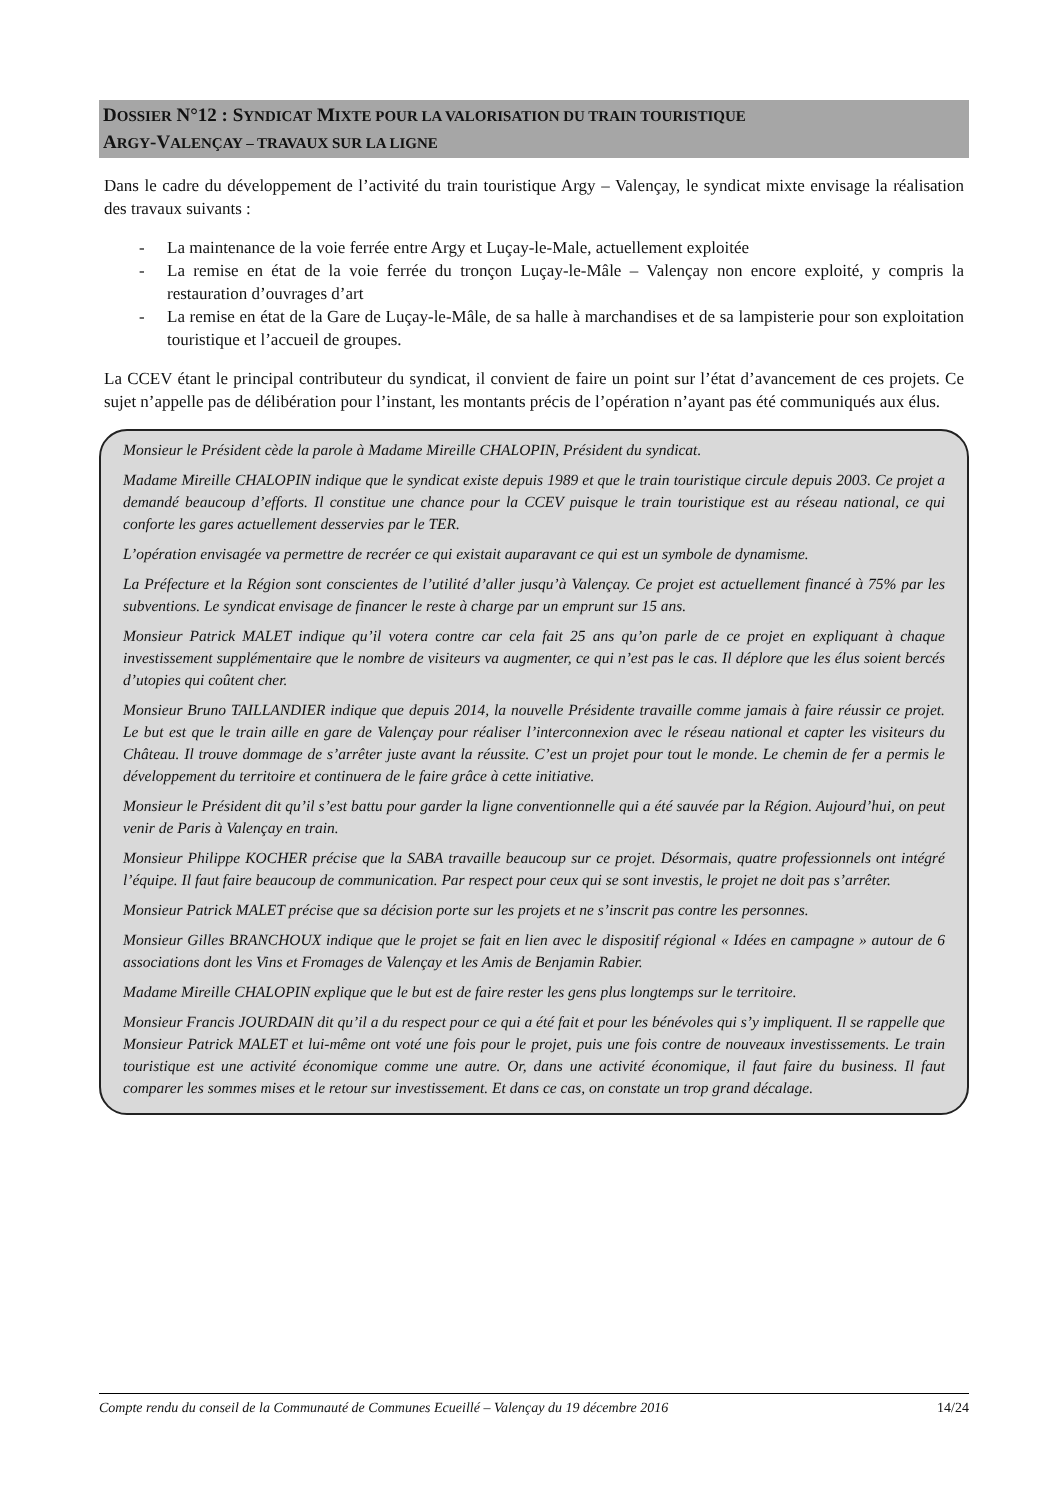DOSSIER N°12 : SYNDICAT MIXTE POUR LA VALORISATION DU TRAIN TOURISTIQUE
ARGY-VALENÇAY – TRAVAUX SUR LA LIGNE
Dans le cadre du développement de l’activité du train touristique Argy – Valençay, le syndicat mixte envisage la réalisation des travaux suivants :
- La maintenance de la voie ferrée entre Argy et Luçay-le-Male, actuellement exploitée
- La remise en état de la voie ferrée du tronçon Luçay-le-Mâle – Valençay non encore exploité, y compris la restauration d’ouvrages d’art
- La remise en état de la Gare de Luçay-le-Mâle, de sa halle à marchandises et de sa lampisterie pour son exploitation touristique et l’accueil de groupes.
La CCEV étant le principal contributeur du syndicat, il convient de faire un point sur l’état d’avancement de ces projets. Ce sujet n’appelle pas de délibération pour l’instant, les montants précis de l’opération n’ayant pas été communiqués aux élus.
Monsieur le Président cède la parole à Madame Mireille CHALOPIN, Président du syndicat.
Madame Mireille CHALOPIN indique que le syndicat existe depuis 1989 et que le train touristique circule depuis 2003. Ce projet a demandé beaucoup d’efforts. Il constitue une chance pour la CCEV puisque le train touristique est au réseau national, ce qui conforte les gares actuellement desservies par le TER.
L’opération envisagée va permettre de recréer ce qui existait auparavant ce qui est un symbole de dynamisme.
La Préfecture et la Région sont conscientes de l’utilité d’aller jusqu’à Valençay. Ce projet est actuellement financé à 75% par les subventions. Le syndicat envisage de financer le reste à charge par un emprunt sur 15 ans.
Monsieur Patrick MALET indique qu’il votera contre car cela fait 25 ans qu’on parle de ce projet en expliquant à chaque investissement supplémentaire que le nombre de visiteurs va augmenter, ce qui n’est pas le cas. Il déplore que les élus soient bercés d’utopies qui coûtent cher.
Monsieur Bruno TAILLANDIER indique que depuis 2014, la nouvelle Présidente travaille comme jamais à faire réussir ce projet. Le but est que le train aille en gare de Valençay pour réaliser l’interconnexion avec le réseau national et capter les visiteurs du Château. Il trouve dommage de s’arrêter juste avant la réussite. C’est un projet pour tout le monde. Le chemin de fer a permis le développement du territoire et continuera de le faire grâce à cette initiative.
Monsieur le Président dit qu’il s’est battu pour garder la ligne conventionnelle qui a été sauvée par la Région. Aujourd’hui, on peut venir de Paris à Valençay en train.
Monsieur Philippe KOCHER précise que la SABA travaille beaucoup sur ce projet. Désormais, quatre professionnels ont intégré l’équipe. Il faut faire beaucoup de communication. Par respect pour ceux qui se sont investis, le projet ne doit pas s’arrêter.
Monsieur Patrick MALET précise que sa décision porte sur les projets et ne s’inscrit pas contre les personnes.
Monsieur Gilles BRANCHOUX indique que le projet se fait en lien avec le dispositif régional « Idées en campagne » autour de 6 associations dont les Vins et Fromages de Valençay et les Amis de Benjamin Rabier.
Madame Mireille CHALOPIN explique que le but est de faire rester les gens plus longtemps sur le territoire.
Monsieur Francis JOURDAIN dit qu’il a du respect pour ce qui a été fait et pour les bénévoles qui s’y impliquent. Il se rappelle que Monsieur Patrick MALET et lui-même ont voté une fois pour le projet, puis une fois contre de nouveaux investissements. Le train touristique est une activité économique comme une autre. Or, dans une activité économique, il faut faire du business. Il faut comparer les sommes mises et le retour sur investissement. Et dans ce cas, on constate un trop grand décalage.
Compte rendu du conseil de la Communauté de Communes Ecueillé – Valençay du 19 décembre 2016 14/24